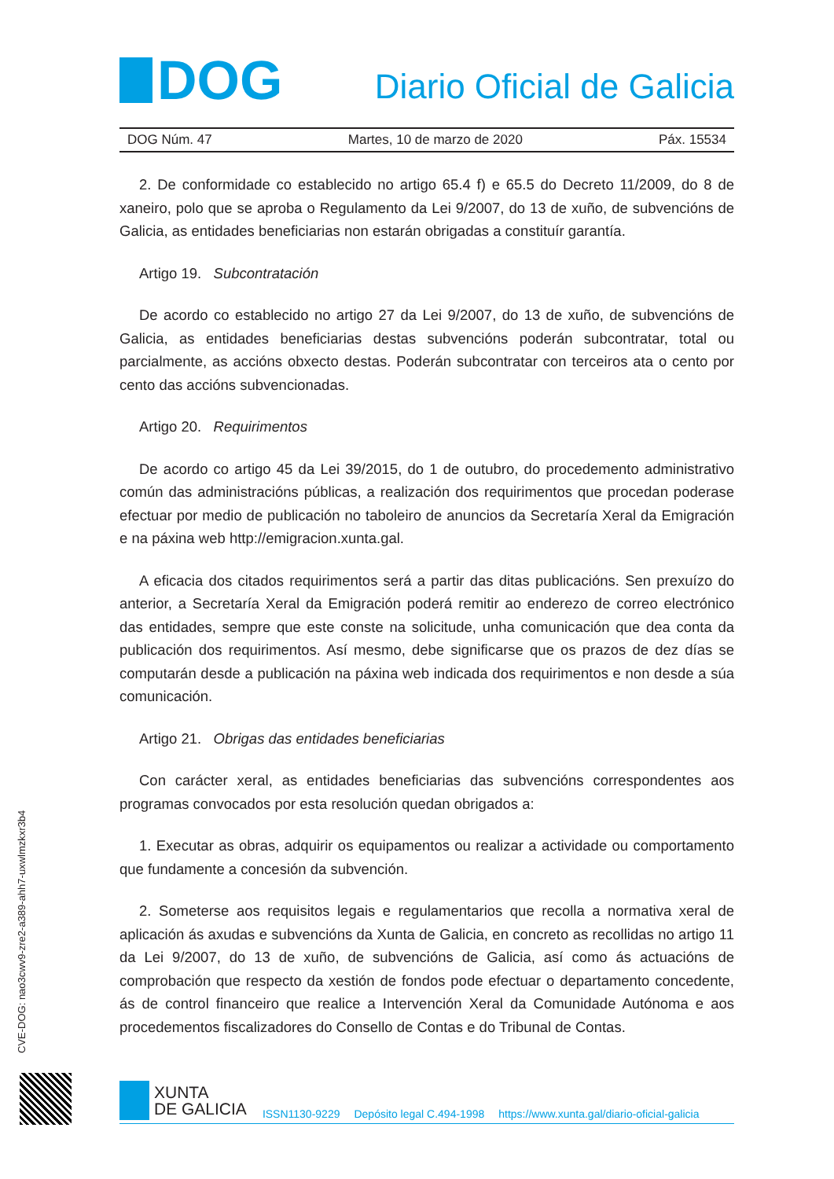DOG
Diario Oficial de Galicia
DOG Núm. 47 Martes, 10 de marzo de 2020 Páx. 15534
2. De conformidade co establecido no artigo 65.4 f) e 65.5 do Decreto 11/2009, do 8 de xaneiro, polo que se aproba o Regulamento da Lei 9/2007, do 13 de xuño, de subvencións de Galicia, as entidades beneficiarias non estarán obrigadas a constituír garantía.
Artigo 19. Subcontratación
De acordo co establecido no artigo 27 da Lei 9/2007, do 13 de xuño, de subvencións de Galicia, as entidades beneficiarias destas subvencións poderán subcontratar, total ou parcialmente, as accións obxecto destas. Poderán subcontratar con terceiros ata o cento por cento das accións subvencionadas.
Artigo 20. Requirimentos
De acordo co artigo 45 da Lei 39/2015, do 1 de outubro, do procedemento administrativo común das administracións públicas, a realización dos requirimentos que procedan poderase efectuar por medio de publicación no taboleiro de anuncios da Secretaría Xeral da Emigración e na páxina web http://emigracion.xunta.gal.
A eficacia dos citados requirimentos será a partir das ditas publicacións. Sen prexuízo do anterior, a Secretaría Xeral da Emigración poderá remitir ao enderezo de correo electrónico das entidades, sempre que este conste na solicitude, unha comunicación que dea conta da publicación dos requirimentos. Así mesmo, debe significarse que os prazos de dez días se computarán desde a publicación na páxina web indicada dos requirimentos e non desde a súa comunicación.
Artigo 21. Obrigas das entidades beneficiarias
Con carácter xeral, as entidades beneficiarias das subvencións correspondentes aos programas convocados por esta resolución quedan obrigados a:
1. Executar as obras, adquirir os equipamentos ou realizar a actividade ou comportamento que fundamente a concesión da subvención.
2. Someterse aos requisitos legais e regulamentarios que recolla a normativa xeral de aplicación ás axudas e subvencións da Xunta de Galicia, en concreto as recollidas no artigo 11 da Lei 9/2007, do 13 de xuño, de subvencións de Galicia, así como ás actuacións de comprobación que respecto da xestión de fondos pode efectuar o departamento concedente, ás de control financeiro que realice a Intervención Xeral da Comunidade Autónoma e aos procedementos fiscalizadores do Consello de Contas e do Tribunal de Contas.
CVE-DOG: nao3cwv9-zre2-a389-ahh7-uxwlmzkxr3b4
XUNTA
DE GALICIA
ISSN1130-9229 Depósito legal C.494-1998 https://www.xunta.gal/diario-oficial-galicia